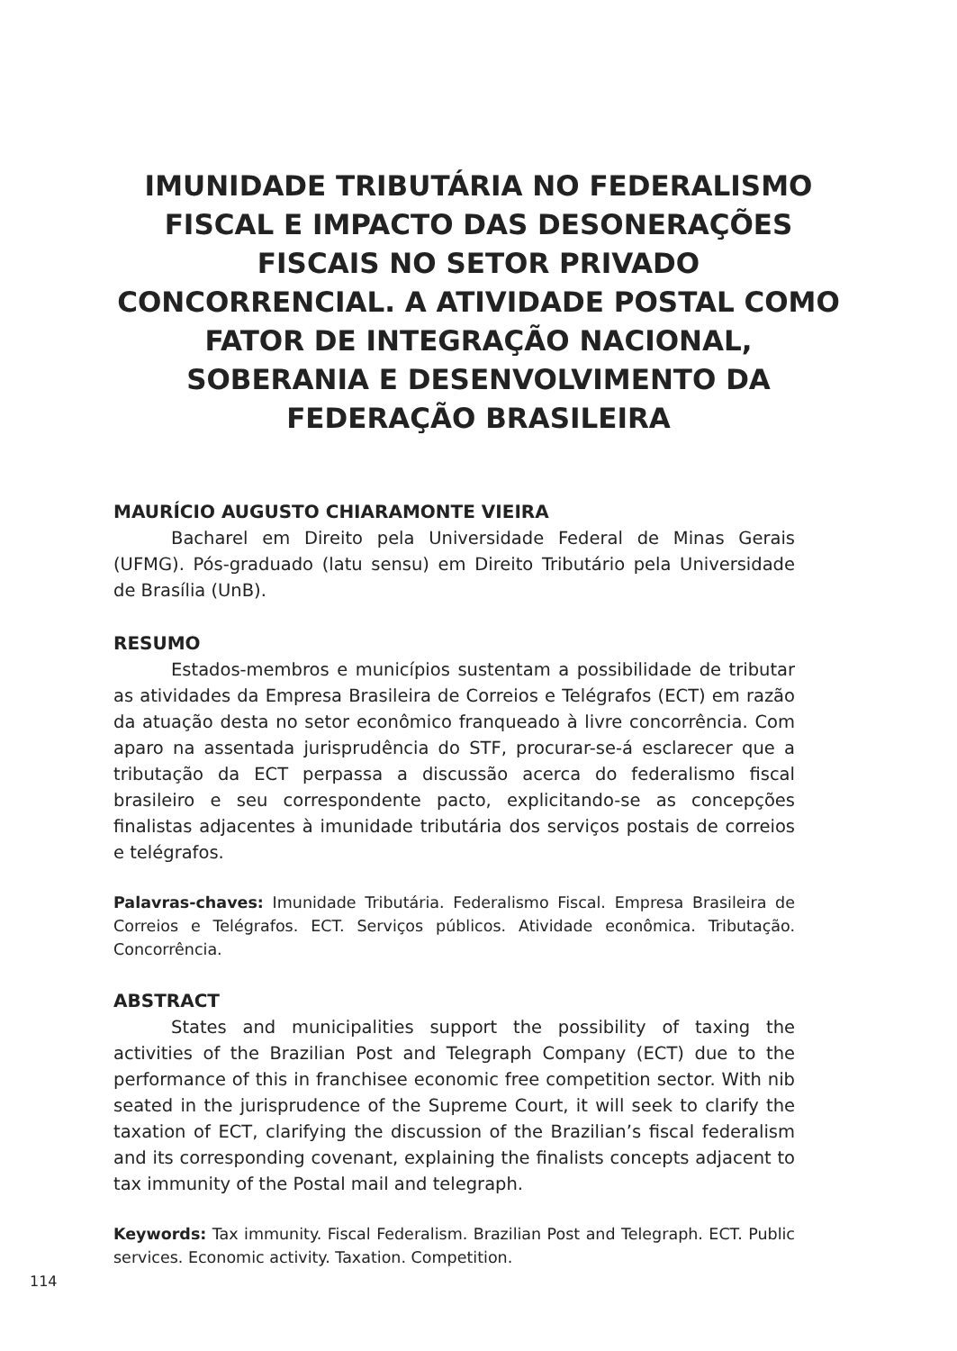IMUNIDADE TRIBUTÁRIA NO FEDERALISMO FISCAL E IMPACTO DAS DESONERAÇÕES FISCAIS NO SETOR PRIVADO CONCORRENCIAL. A ATIVIDADE POSTAL COMO FATOR DE INTEGRAÇÃO NACIONAL, SOBERANIA E DESENVOLVIMENTO DA FEDERAÇÃO BRASILEIRA
MAURÍCIO AUGUSTO CHIARAMONTE VIEIRA
Bacharel em Direito pela Universidade Federal de Minas Gerais (UFMG). Pós-graduado (latu sensu) em Direito Tributário pela Universidade de Brasília (UnB).
RESUMO
Estados-membros e municípios sustentam a possibilidade de tributar as atividades da Empresa Brasileira de Correios e Telégrafos (ECT) em razão da atuação desta no setor econômico franqueado à livre concorrência. Com aparo na assentada jurisprudência do STF, procurar-se-á esclarecer que a tributação da ECT perpassa a discussão acerca do federalismo fiscal brasileiro e seu correspondente pacto, explicitando-se as concepções finalistas adjacentes à imunidade tributária dos serviços postais de correios e telégrafos.
Palavras-chaves: Imunidade Tributária. Federalismo Fiscal. Empresa Brasileira de Correios e Telégrafos. ECT. Serviços públicos. Atividade econômica. Tributação. Concorrência.
ABSTRACT
States and municipalities support the possibility of taxing the activities of the Brazilian Post and Telegraph Company (ECT) due to the performance of this in franchisee economic free competition sector. With nib seated in the jurisprudence of the Supreme Court, it will seek to clarify the taxation of ECT, clarifying the discussion of the Brazilian’s fiscal federalism and its corresponding covenant, explaining the finalists concepts adjacent to tax immunity of the Postal mail and telegraph.
Keywords: Tax immunity. Fiscal Federalism. Brazilian Post and Telegraph. ECT. Public services. Economic activity. Taxation. Competition.
114